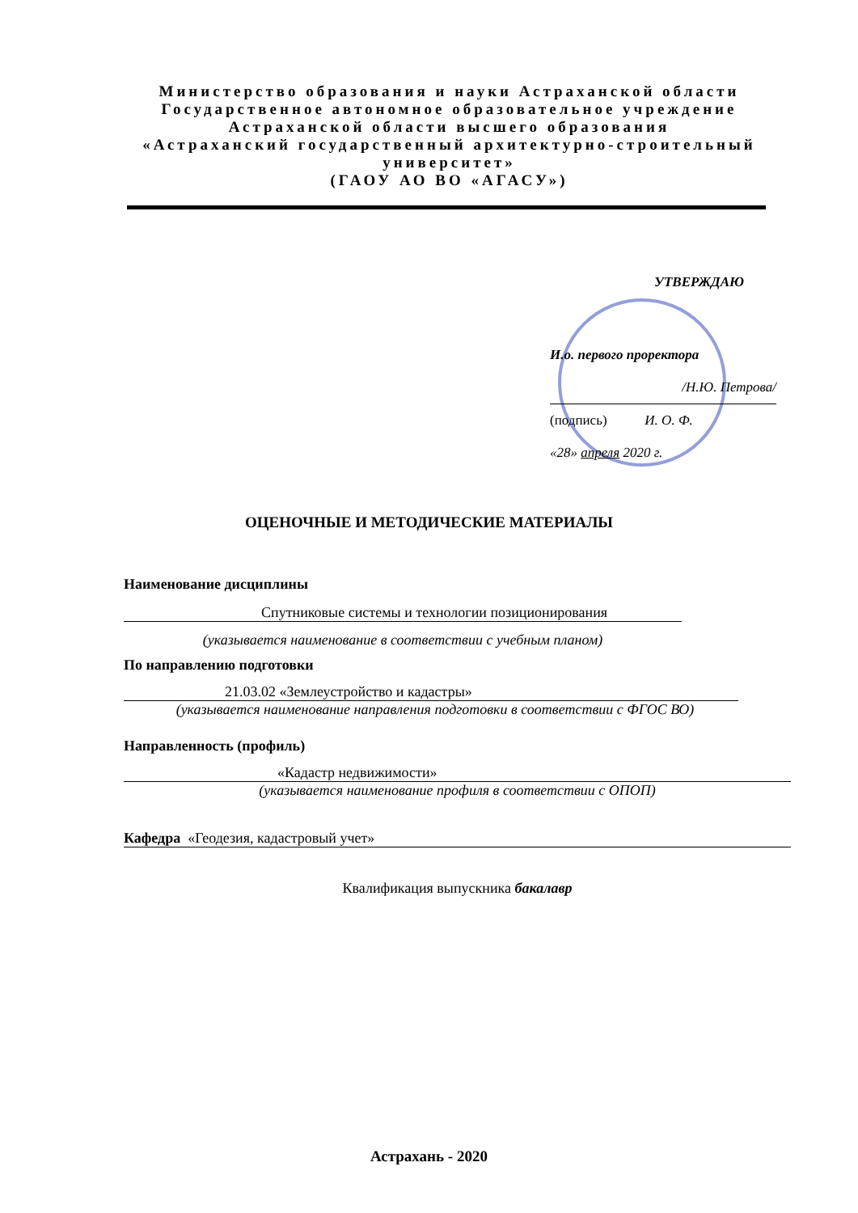Министерство образования и науки Астраханской области
Государственное автономное образовательное учреждение
Астраханской области высшего образования
«Астраханский государственный архитектурно-строительный университет»
(ГАОУ АО ВО «АГАСУ»)
УТВЕРЖДАЮ
И.о. первого проректора
/Н.Ю. Петрова/
(подпись) И. О. Ф.
«28» апреля 2020 г.
ОЦЕНОЧНЫЕ И МЕТОДИЧЕСКИЕ МАТЕРИАЛЫ
Наименование дисциплины
Спутниковые системы и технологии позиционирования
(указывается наименование в соответствии с учебным планом)
По направлению подготовки
21.03.02 «Землеустройство и кадастры»
(указывается наименование направления подготовки в соответствии с ФГОС ВО)
Направленность (профиль)
«Кадастр недвижимости»
(указывается наименование профиля в соответствии с ОПОП)
Кафедра «Геодезия, кадастровый учет»
Квалификация выпускника бакалавр
Астрахань - 2020